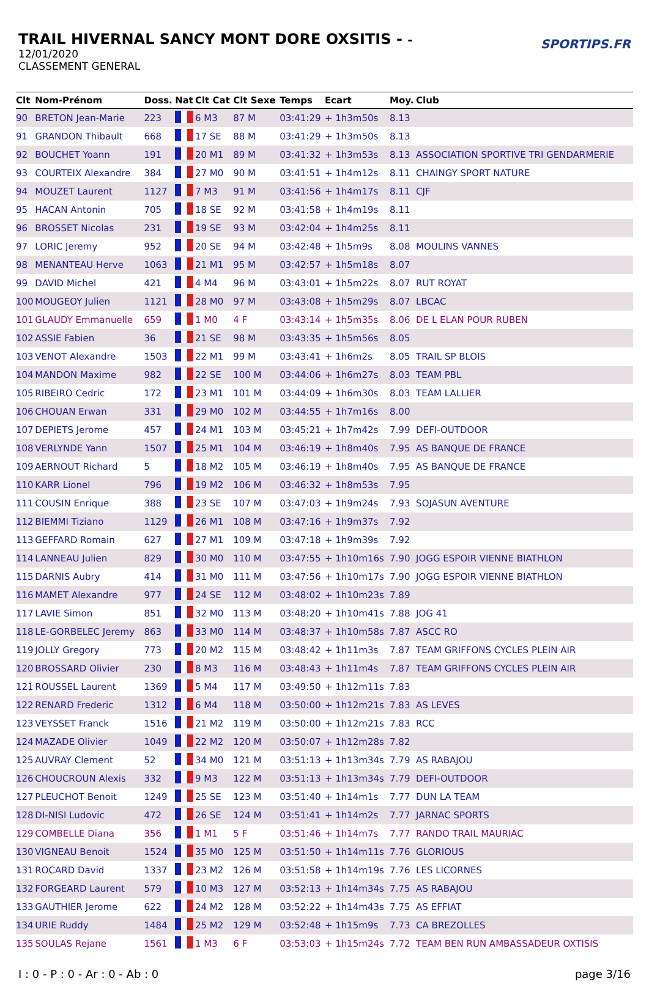TRAIL HIVERNAL SANCY MONT DORE OXSITIS - -
12/01/2020
CLASSEMENT GENERAL
SPORTIPS.FR
| Clt | Nom-Prénom | Doss. | Nat | Clt Cat | Clt Sexe | Temps | Ecart | Moy. | Club |
| --- | --- | --- | --- | --- | --- | --- | --- | --- | --- |
| 90 | BRETON Jean-Marie | 223 | | 6 M3 | 87 M | 03:41:29 | + 1h3m50s | 8.13 | |
| 91 | GRANDON Thibault | 668 | | 17 SE | 88 M | 03:41:29 | + 1h3m50s | 8.13 | |
| 92 | BOUCHET Yoann | 191 | | 20 M1 | 89 M | 03:41:32 | + 1h3m53s | 8.13 | ASSOCIATION SPORTIVE TRI GENDARMERIE |
| 93 | COURTEIX Alexandre | 384 | | 27 M0 | 90 M | 03:41:51 | + 1h4m12s | 8.11 | CHAINGY SPORT NATURE |
| 94 | MOUZET Laurent | 1127 | | 7 M3 | 91 M | 03:41:56 | + 1h4m17s | 8.11 | CJF |
| 95 | HACAN Antonin | 705 | | 18 SE | 92 M | 03:41:58 | + 1h4m19s | 8.11 | |
| 96 | BROSSET Nicolas | 231 | | 19 SE | 93 M | 03:42:04 | + 1h4m25s | 8.11 | |
| 97 | LORIC Jeremy | 952 | | 20 SE | 94 M | 03:42:48 | + 1h5m9s | 8.08 | MOULINS VANNES |
| 98 | MENANTEAU Herve | 1063 | | 21 M1 | 95 M | 03:42:57 | + 1h5m18s | 8.07 | |
| 99 | DAVID Michel | 421 | | 4 M4 | 96 M | 03:43:01 | + 1h5m22s | 8.07 | RUT ROYAT |
| 100 | MOUGEOY Julien | 1121 | | 28 M0 | 97 M | 03:43:08 | + 1h5m29s | 8.07 | LBCAC |
| 101 | GLAUDY Emmanuelle | 659 | | 1 M0 | 4 F | 03:43:14 | + 1h5m35s | 8.06 | DE L ELAN POUR RUBEN |
| 102 | ASSIE Fabien | 36 | | 21 SE | 98 M | 03:43:35 | + 1h5m56s | 8.05 | |
| 103 | VENOT Alexandre | 1503 | | 22 M1 | 99 M | 03:43:41 | + 1h6m2s | 8.05 | TRAIL SP BLOIS |
| 104 | MANDON Maxime | 982 | | 22 SE | 100 M | 03:44:06 | + 1h6m27s | 8.03 | TEAM PBL |
| 105 | RIBEIRO Cedric | 172 | | 23 M1 | 101 M | 03:44:09 | + 1h6m30s | 8.03 | TEAM LALLIER |
| 106 | CHOUAN Erwan | 331 | | 29 M0 | 102 M | 03:44:55 | + 1h7m16s | 8.00 | |
| 107 | DEPIETS Jerome | 457 | | 24 M1 | 103 M | 03:45:21 | + 1h7m42s | 7.99 | DEFI-OUTDOOR |
| 108 | VERLYNDE Yann | 1507 | | 25 M1 | 104 M | 03:46:19 | + 1h8m40s | 7.95 | AS BANQUE DE FRANCE |
| 109 | AERNOUT Richard | 5 | | 18 M2 | 105 M | 03:46:19 | + 1h8m40s | 7.95 | AS BANQUE DE FRANCE |
| 110 | KARR Lionel | 796 | | 19 M2 | 106 M | 03:46:32 | + 1h8m53s | 7.95 | |
| 111 | COUSIN Enrique | 388 | | 23 SE | 107 M | 03:47:03 | + 1h9m24s | 7.93 | SOJASUN AVENTURE |
| 112 | BIEMMI Tiziano | 1129 | | 26 M1 | 108 M | 03:47:16 | + 1h9m37s | 7.92 | |
| 113 | GEFFARD Romain | 627 | | 27 M1 | 109 M | 03:47:18 | + 1h9m39s | 7.92 | |
| 114 | LANNEAU Julien | 829 | | 30 M0 | 110 M | 03:47:55 | + 1h10m16s | 7.90 | JOGG ESPOIR VIENNE BIATHLON |
| 115 | DARNIS Aubry | 414 | | 31 M0 | 111 M | 03:47:56 | + 1h10m17s | 7.90 | JOGG ESPOIR VIENNE BIATHLON |
| 116 | MAMET Alexandre | 977 | | 24 SE | 112 M | 03:48:02 | + 1h10m23s | 7.89 | |
| 117 | LAVIE Simon | 851 | | 32 M0 | 113 M | 03:48:20 | + 1h10m41s | 7.88 | JOG 41 |
| 118 | LE-GORBELEC Jeremy | 863 | | 33 M0 | 114 M | 03:48:37 | + 1h10m58s | 7.87 | ASCC RO |
| 119 | JOLLY Gregory | 773 | | 20 M2 | 115 M | 03:48:42 | + 1h11m3s | 7.87 | TEAM GRIFFONS CYCLES PLEIN AIR |
| 120 | BROSSARD Olivier | 230 | | 8 M3 | 116 M | 03:48:43 | + 1h11m4s | 7.87 | TEAM GRIFFONS CYCLES PLEIN AIR |
| 121 | ROUSSEL Laurent | 1369 | | 5 M4 | 117 M | 03:49:50 | + 1h12m11s | 7.83 | |
| 122 | RENARD Frederic | 1312 | | 6 M4 | 118 M | 03:50:00 | + 1h12m21s | 7.83 | AS LEVES |
| 123 | VEYSSET Franck | 1516 | | 21 M2 | 119 M | 03:50:00 | + 1h12m21s | 7.83 | RCC |
| 124 | MAZADE Olivier | 1049 | | 22 M2 | 120 M | 03:50:07 | + 1h12m28s | 7.82 | |
| 125 | AUVRAY Clement | 52 | | 34 M0 | 121 M | 03:51:13 | + 1h13m34s | 7.79 | AS RABAJOU |
| 126 | CHOUCROUN Alexis | 332 | | 9 M3 | 122 M | 03:51:13 | + 1h13m34s | 7.79 | DEFI-OUTDOOR |
| 127 | PLEUCHOT Benoit | 1249 | | 25 SE | 123 M | 03:51:40 | + 1h14m1s | 7.77 | DUN LA TEAM |
| 128 | DI-NISI Ludovic | 472 | | 26 SE | 124 M | 03:51:41 | + 1h14m2s | 7.77 | JARNAC SPORTS |
| 129 | COMBELLE Diana | 356 | | 1 M1 | 5 F | 03:51:46 | + 1h14m7s | 7.77 | RANDO TRAIL MAURIAC |
| 130 | VIGNEAU Benoit | 1524 | | 35 M0 | 125 M | 03:51:50 | + 1h14m11s | 7.76 | GLORIOUS |
| 131 | ROCARD David | 1337 | | 23 M2 | 126 M | 03:51:58 | + 1h14m19s | 7.76 | LES LICORNES |
| 132 | FORGEARD Laurent | 579 | | 10 M3 | 127 M | 03:52:13 | + 1h14m34s | 7.75 | AS RABAJOU |
| 133 | GAUTHIER Jerome | 622 | | 24 M2 | 128 M | 03:52:22 | + 1h14m43s | 7.75 | AS EFFIAT |
| 134 | URIE Ruddy | 1484 | | 25 M2 | 129 M | 03:52:48 | + 1h15m9s | 7.73 | CA BREZOLLES |
| 135 | SOULAS Rejane | 1561 | | 1 M3 | 6 F | 03:53:03 | + 1h15m24s | 7.72 | TEAM BEN RUN AMBASSADEUR OXTISIS |
I : 0 - P : 0 - Ar : 0 - Ab : 0 page 3/16